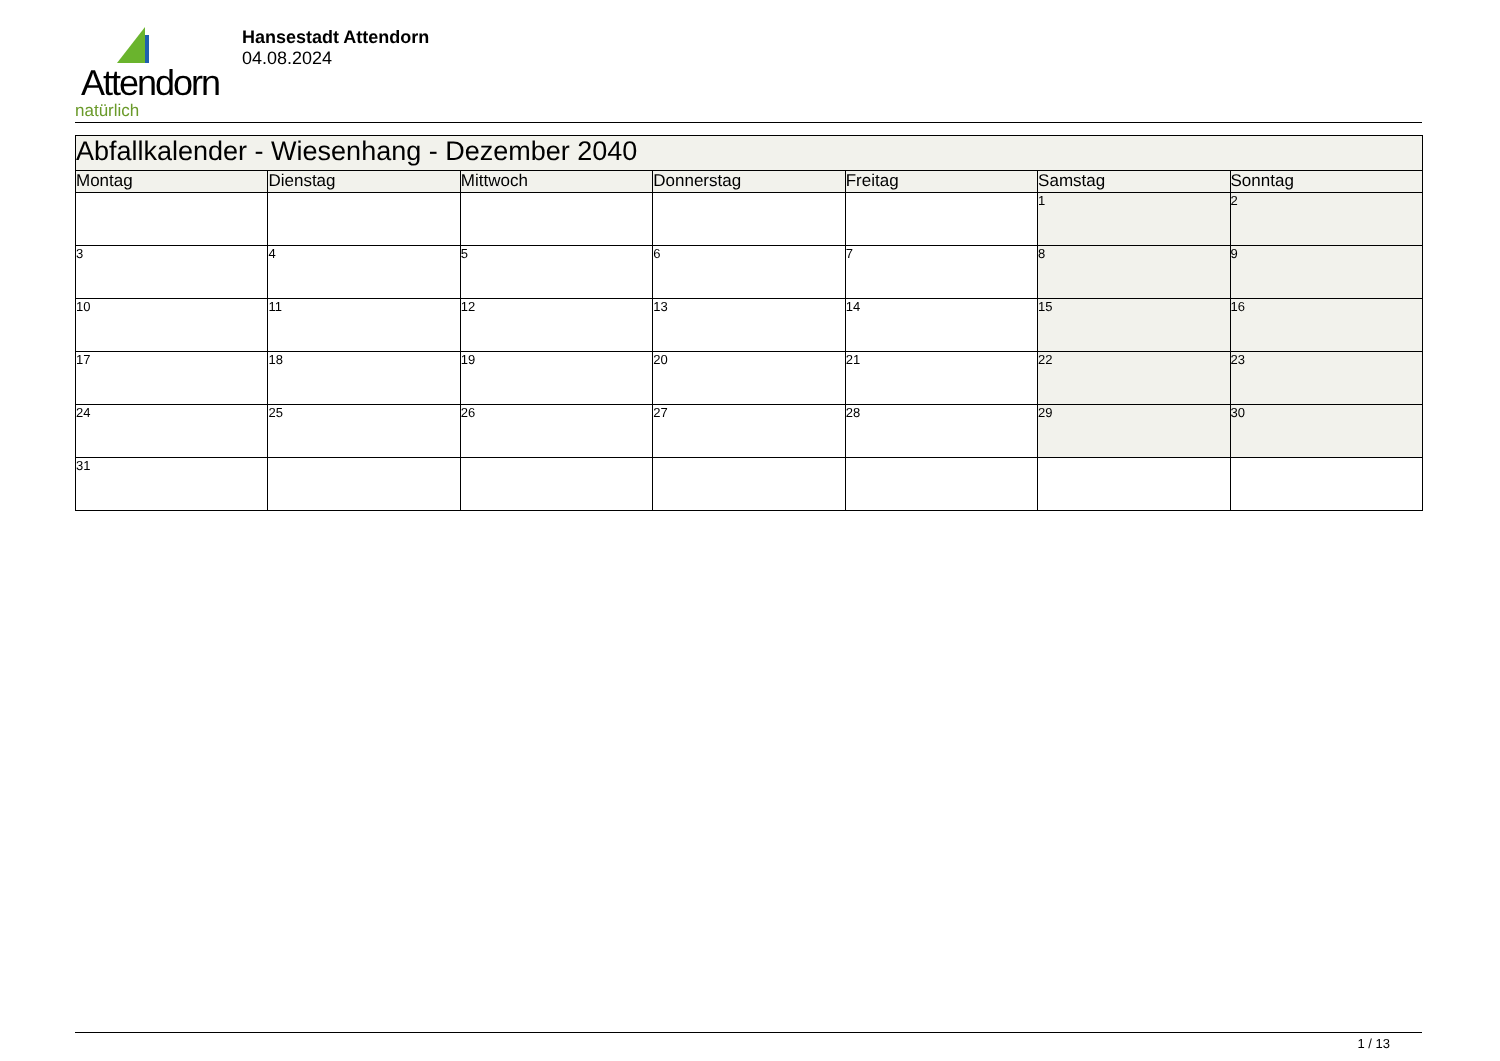Attendorn
natürlich
Hansestadt Attendorn
04.08.2024
| Abfallkalender - Wiesenhang - Dezember 2040 | | | | | | |
| Montag | Dienstag | Mittwoch | Donnerstag | Freitag | Samstag | Sonntag |
| | | | | | 1 | 2 |
| 3 | 4 | 5 | 6 | 7 | 8 | 9 |
| 10 | 11 | 12 | 13 | 14 | 15 | 16 |
| 17 | 18 | 19 | 20 | 21 | 22 | 23 |
| 24 | 25 | 26 | 27 | 28 | 29 | 30 |
| 31 | | | | | | |
1 / 13